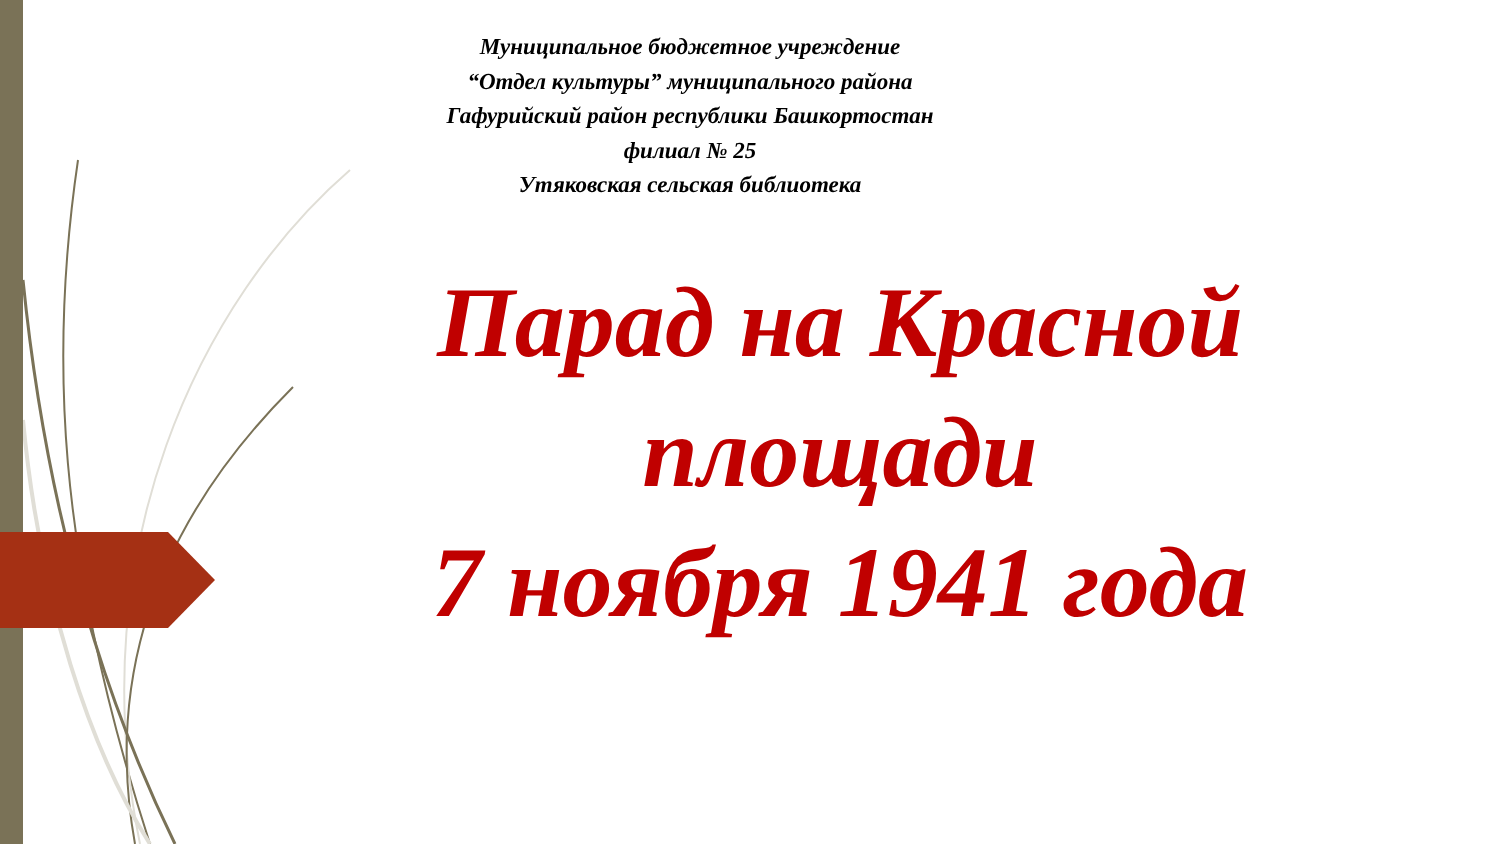Муниципальное бюджетное учреждение
“Отдел культуры” муниципального района
Гафурийский район республики Башкортостан
филиал № 25
Утяковская сельская библиотека
Парад на Красной площади
7 ноября 1941 года